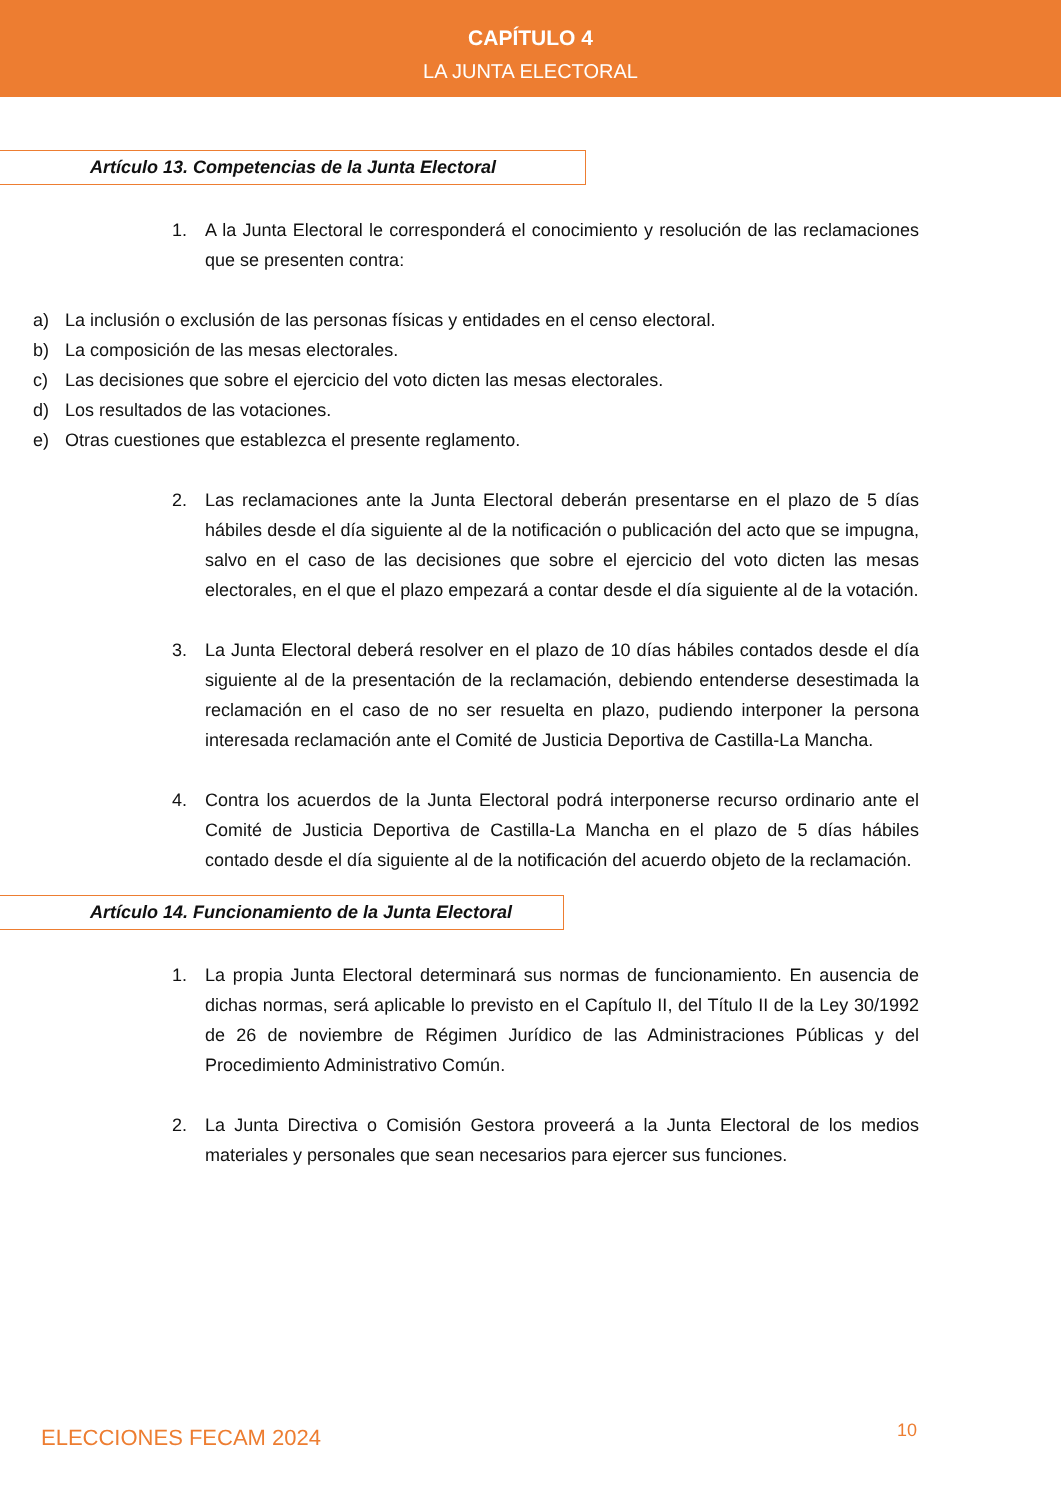CAPÍTULO 4
LA JUNTA ELECTORAL
Artículo 13. Competencias de la Junta Electoral
1. A la Junta Electoral le corresponderá el conocimiento y resolución de las reclamaciones que se presenten contra:
a) La inclusión o exclusión de las personas físicas y entidades en el censo electoral.
b) La composición de las mesas electorales.
c) Las decisiones que sobre el ejercicio del voto dicten las mesas electorales.
d) Los resultados de las votaciones.
e) Otras cuestiones que establezca el presente reglamento.
2. Las reclamaciones ante la Junta Electoral deberán presentarse en el plazo de 5 días hábiles desde el día siguiente al de la notificación o publicación del acto que se impugna, salvo en el caso de las decisiones que sobre el ejercicio del voto dicten las mesas electorales, en el que el plazo empezará a contar desde el día siguiente al de la votación.
3. La Junta Electoral deberá resolver en el plazo de 10 días hábiles contados desde el día siguiente al de la presentación de la reclamación, debiendo entenderse desestimada la reclamación en el caso de no ser resuelta en plazo, pudiendo interponer la persona interesada reclamación ante el Comité de Justicia Deportiva de Castilla-La Mancha.
4. Contra los acuerdos de la Junta Electoral podrá interponerse recurso ordinario ante el Comité de Justicia Deportiva de Castilla-La Mancha en el plazo de 5 días hábiles contado desde el día siguiente al de la notificación del acuerdo objeto de la reclamación.
Artículo 14. Funcionamiento de la Junta Electoral
1. La propia Junta Electoral determinará sus normas de funcionamiento. En ausencia de dichas normas, será aplicable lo previsto en el Capítulo II, del Título II de la Ley 30/1992 de 26 de noviembre de Régimen Jurídico de las Administraciones Públicas y del Procedimiento Administrativo Común.
2. La Junta Directiva o Comisión Gestora proveerá a la Junta Electoral de los medios materiales y personales que sean necesarios para ejercer sus funciones.
ELECCIONES FECAM 2024 10